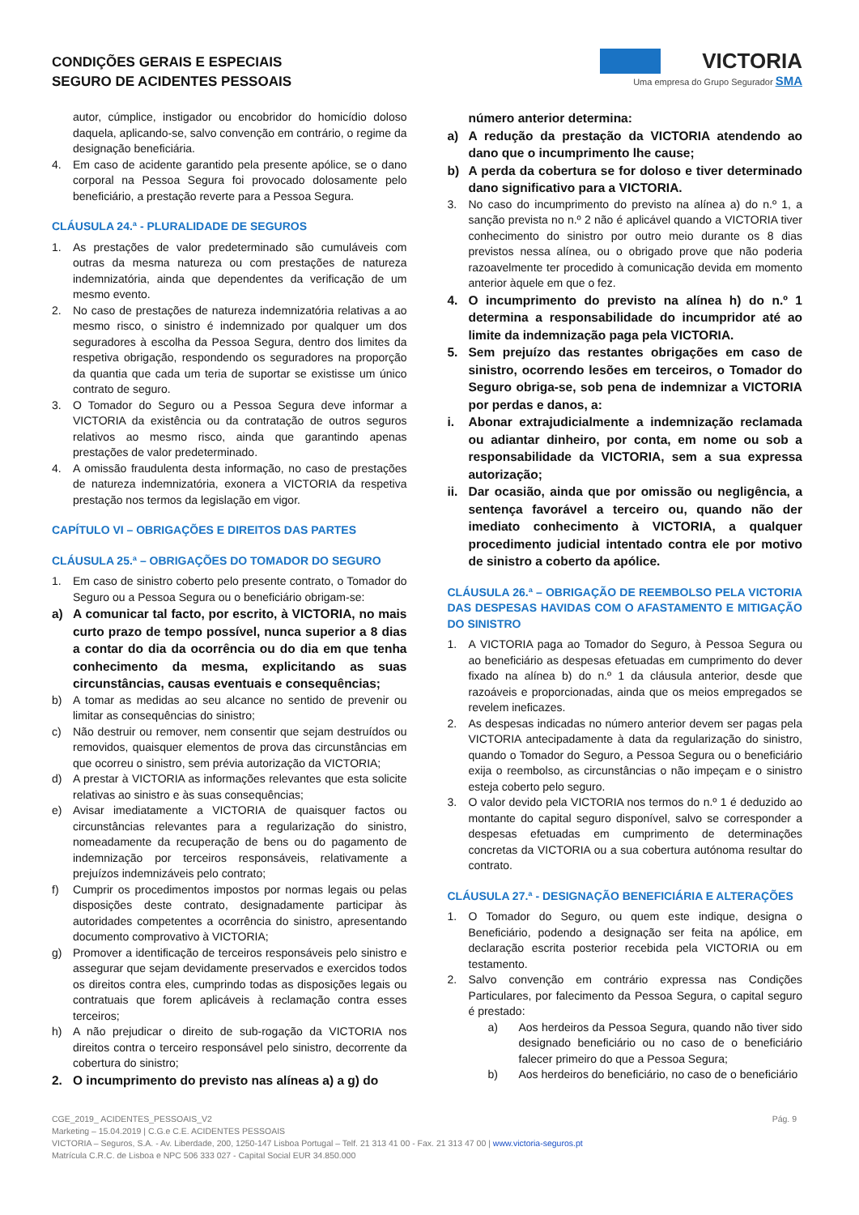CONDIÇÕES GERAIS E ESPECIAIS
SEGURO DE ACIDENTES PESSOAIS
VICTORIA
Uma empresa do Grupo Segurador SMA
autor, cúmplice, instigador ou encobridor do homicídio doloso daquela, aplicando-se, salvo convenção em contrário, o regime da designação beneficiária.
4. Em caso de acidente garantido pela presente apólice, se o dano corporal na Pessoa Segura foi provocado dolosamente pelo beneficiário, a prestação reverte para a Pessoa Segura.
CLÁUSULA 24.ª - PLURALIDADE DE SEGUROS
1. As prestações de valor predeterminado são cumuláveis com outras da mesma natureza ou com prestações de natureza indemnizatória, ainda que dependentes da verificação de um mesmo evento.
2. No caso de prestações de natureza indemnizatória relativas a ao mesmo risco, o sinistro é indemnizado por qualquer um dos seguradores à escolha da Pessoa Segura, dentro dos limites da respetiva obrigação, respondendo os seguradores na proporção da quantia que cada um teria de suportar se existisse um único contrato de seguro.
3. O Tomador do Seguro ou a Pessoa Segura deve informar a VICTORIA da existência ou da contratação de outros seguros relativos ao mesmo risco, ainda que garantindo apenas prestações de valor predeterminado.
4. A omissão fraudulenta desta informação, no caso de prestações de natureza indemnizatória, exonera a VICTORIA da respetiva prestação nos termos da legislação em vigor.
CAPÍTULO VI – OBRIGAÇÕES E DIREITOS DAS PARTES
CLÁUSULA 25.ª – OBRIGAÇÕES DO TOMADOR DO SEGURO
1. Em caso de sinistro coberto pelo presente contrato, o Tomador do Seguro ou a Pessoa Segura ou o beneficiário obrigam-se:
a) A comunicar tal facto, por escrito, à VICTORIA, no mais curto prazo de tempo possível, nunca superior a 8 dias a contar do dia da ocorrência ou do dia em que tenha conhecimento da mesma, explicitando as suas circunstâncias, causas eventuais e consequências;
b) A tomar as medidas ao seu alcance no sentido de prevenir ou limitar as consequências do sinistro;
c) Não destruir ou remover, nem consentir que sejam destruídos ou removidos, quaisquer elementos de prova das circunstâncias em que ocorreu o sinistro, sem prévia autorização da VICTORIA;
d) A prestar à VICTORIA as informações relevantes que esta solicite relativas ao sinistro e às suas consequências;
e) Avisar imediatamente a VICTORIA de quaisquer factos ou circunstâncias relevantes para a regularização do sinistro, nomeadamente da recuperação de bens ou do pagamento de indemnização por terceiros responsáveis, relativamente a prejuízos indemnizáveis pelo contrato;
f) Cumprir os procedimentos impostos por normas legais ou pelas disposições deste contrato, designadamente participar às autoridades competentes a ocorrência do sinistro, apresentando documento comprovativo à VICTORIA;
g) Promover a identificação de terceiros responsáveis pelo sinistro e assegurar que sejam devidamente preservados e exercidos todos os direitos contra eles, cumprindo todas as disposições legais ou contratuais que forem aplicáveis à reclamação contra esses terceiros;
h) A não prejudicar o direito de sub-rogação da VICTORIA nos direitos contra o terceiro responsável pelo sinistro, decorrente da cobertura do sinistro;
2. O incumprimento do previsto nas alíneas a) a g) do
número anterior determina:
a) A redução da prestação da VICTORIA atendendo ao dano que o incumprimento lhe cause;
b) A perda da cobertura se for doloso e tiver determinado dano significativo para a VICTORIA.
3. No caso do incumprimento do previsto na alínea a) do n.º 1, a sanção prevista no n.º 2 não é aplicável quando a VICTORIA tiver conhecimento do sinistro por outro meio durante os 8 dias previstos nessa alínea, ou o obrigado prove que não poderia razoavelmente ter procedido à comunicação devida em momento anterior àquele em que o fez.
4. O incumprimento do previsto na alínea h) do n.º 1 determina a responsabilidade do incumpridor até ao limite da indemnização paga pela VICTORIA.
5. Sem prejuízo das restantes obrigações em caso de sinistro, ocorrendo lesões em terceiros, o Tomador do Seguro obriga-se, sob pena de indemnizar a VICTORIA por perdas e danos, a:
i. Abonar extrajudicialmente a indemnização reclamada ou adiantar dinheiro, por conta, em nome ou sob a responsabilidade da VICTORIA, sem a sua expressa autorização;
ii. Dar ocasião, ainda que por omissão ou negligência, a sentença favorável a terceiro ou, quando não der imediato conhecimento à VICTORIA, a qualquer procedimento judicial intentado contra ele por motivo de sinistro a coberto da apólice.
CLÁUSULA 26.ª – OBRIGAÇÃO DE REEMBOLSO PELA VICTORIA DAS DESPESAS HAVIDAS COM O AFASTAMENTO E MITIGAÇÃO DO SINISTRO
1. A VICTORIA paga ao Tomador do Seguro, à Pessoa Segura ou ao beneficiário as despesas efetuadas em cumprimento do dever fixado na alínea b) do n.º 1 da cláusula anterior, desde que razoáveis e proporcionadas, ainda que os meios empregados se revelem ineficazes.
2. As despesas indicadas no número anterior devem ser pagas pela VICTORIA antecipadamente à data da regularização do sinistro, quando o Tomador do Seguro, a Pessoa Segura ou o beneficiário exija o reembolso, as circunstâncias o não impeçam e o sinistro esteja coberto pelo seguro.
3. O valor devido pela VICTORIA nos termos do n.º 1 é deduzido ao montante do capital seguro disponível, salvo se corresponder a despesas efetuadas em cumprimento de determinações concretas da VICTORIA ou a sua cobertura autónoma resultar do contrato.
CLÁUSULA 27.ª - DESIGNAÇÃO BENEFICIÁRIA E ALTERAÇÕES
1. O Tomador do Seguro, ou quem este indique, designa o Beneficiário, podendo a designação ser feita na apólice, em declaração escrita posterior recebida pela VICTORIA ou em testamento.
2. Salvo convenção em contrário expressa nas Condições Particulares, por falecimento da Pessoa Segura, o capital seguro é prestado:
a) Aos herdeiros da Pessoa Segura, quando não tiver sido designado beneficiário ou no caso de o beneficiário falecer primeiro do que a Pessoa Segura;
b) Aos herdeiros do beneficiário, no caso de o beneficiário
CGE_2019_ ACIDENTES_PESSOAIS_V2 Pág. 9
Marketing – 15.04.2019 | C.G.e C.E. ACIDENTES PESSOAIS
VICTORIA – Seguros, S.A. - Av. Liberdade, 200, 1250-147 Lisboa Portugal – Telf. 21 313 41 00 - Fax. 21 313 47 00 | www.victoria-seguros.pt
Matrícula C.R.C. de Lisboa e NPC 506 333 027 - Capital Social EUR 34.850.000